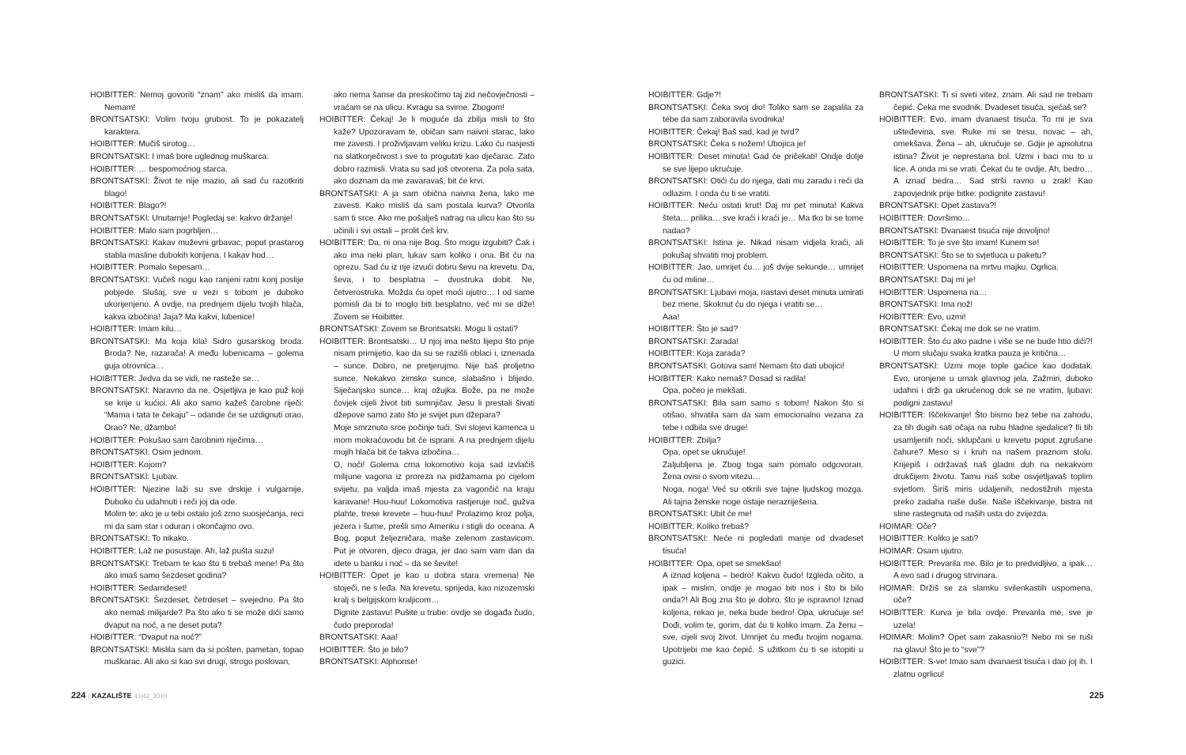HOIBITTER: Nemoj govoriti “znam” ako misliš da imam. Nemam!
BRONTSATSKI: Volim tvoju grubost. To je pokazatelj karaktera.
HOIBITTER: Mučiš sirotog…
BRONTSATSKI: I imaš bore uglednog muškarca.
HOIBITTER: … bespomoćnog starca.
BRONTSATSKI: Život te nije mazio, ali sad ću razotkriti blago!
HOIBITTER: Blago?!
BRONTSATSKI: Unutarnje! Pogledaj se: kakvo držanje!
HOIBITTER: Malo sam pogrbljen…
BRONTSATSKI: Kakav muževni grbavac, poput prastarog stabla masline dubokih korijena. I kakav hod…
HOIBITTER: Pomalo šepesam…
BRONTSATSKI: Vučeš nogu kao ranjeni ratni konj poslije pobjede. Slušaj, sve u vezi s tobom je duboko ukorijenjeno. A ovdje, na prednjem dijelu tvojih hlača, kakva izbočina! Jaja? Ma kakvi, lubenice!
HOIBITTER: Imam kilu…
BRONTSATSKI: Ma koja kila! Sidro gusarskog broda. Broda? Ne, razarača! A među lubenicama – golema guja otrovnica…
HOIBITTER: Jedva da se vidi, ne rasteže se…
BRONTSATSKI: Naravno da ne. Osjetljiva je kao puž koji se krije u kućici. Ali ako samo kažeš čarobne riječi: “Mama i tata te čekaju” – odande će se uzdignuti orao. Orao? Ne, džambo!
HOIBITTER: Pokušao sam čarobnim riječima…
BRONTSATSKI: Osim jednom.
HOIBITTER: Kojom?
BRONTSATSKI: Ljubav.
HOIBITTER: Njezine laži su sve drskije i vulgarnije. Duboko ću udahnuti i reći joj da ode.
Molim te: ako je u tebi ostalo još zrno suosjećanja, reci mi da sam star i oduran i okončajmo ovo.
BRONTSATSKI: To nikako.
HOIBITTER: Laž ne posustaje. Ah, laž pušta suzu!
BRONTSATSKI: Trebam te kao što ti trebaš mene! Pa što ako imaš samo šezdeset godina?
HOIBITTER: Sedamdeset!
BRONTSATSKI: Šezdeset, četrdeset – svejedno. Pa što ako nemaš milijarde? Pa što ako ti se može dići samo dvaput na noć, a ne deset puta?
HOIBITTER: “Dvaput na noć?”
BRONTSATSKI: Mislila sam da si pošten, pametan, topao muškarac. Ali ako si kao svi drugi, strogo poslovan,
ako nema šanse da preskočimo taj zid nečovječnosti – vraćam se na ulicu. Kvragu sa svime. Zbogom!
HOIBITTER: Čekaj! Je li moguće da zbilja misli to što kaže? Upozoravam te, običan sam naivni starac, lako me zavesti. I proživljavam veliku krizu. Lako ću nasjesti na slatkorječivost i sve to progutati kao dječarac. Zato dobro razmisli. Vrata su sad još otvorena. Za pola sata, ako doznam da me zavaravaš, bit će krvi.
BRONTSATSKI: A ja sam obična naivna žena, lako me zavesti. Kako misliš da sam postala kurva? Otvorila sam ti srce. Ako me pošalješ natrag na ulicu kao što su učinili i svi ostali – prolit ćeš krv.
HOIBITTER: Da, ni ona nije Bog. Što mogu izgubiti? Čak i ako ima neki plan, lukav sam koliko i ona. Bit ću na oprezu. Sad ću iz nje izvući dobru ševu na krevetu. Da, ševa, i to besplatna – dvostruka dobit. Ne, četverostruka. Možda ću opet moći ujutro… I od same pomisli da bi to moglo biti besplatno, već mi se diže! Zovem se Hoibitter.
BRONTSATSKI: Zovem se Brontsatski. Mogu li ostati?
HOIBITTER: Brontsatski… U njoj ima nešto lijepo što prije nisam primijetio, kao da su se razišli oblaci i, iznenada – sunce. Dobro, ne pretjerujmo. Nije baš proljetno sunce. Nekakvo zimsko sunce, slabašno i blijedo. Siječanjsko sunce… kraj ožujka. Bože, pa ne može čovjek cijeli život biti sumnjičav. Jesu li prestali šivati džepove samo zato što je svijet pun džepara?
Moje smrznuto srce počinje tući. Svi slojevi kamenca u mom mokraćovodu bit će isprani. A na prednjem dijelu mojih hlača bit će takva izbočina…
O, noći! Golema crna lokomotivo koja sad izvlačiš milijune vagona iz proreza na pidžamama po cijelom svijetu, pa valjda imaš mjesta za vagončić na kraju karavane! Huu-huu! Lokomotiva rastjeruje noć, gužva plahte, trese krevete – huu-huu! Prolazimo kroz polja, jezera i šume, prešli smo Ameriku i stigli do oceana. A Bog, poput željezničara, maše zelenom zastavicom. Put je otvoren, djeco draga, jer dao sam vam dan da idete u banku i noć – da se ševite!
HOIBITTER: Opet je kao u dobra stara vremena! Ne stojeći, ne s leđa. Na krevetu, sprijeda, kao nizozemski kralj s belgijskom kraljicom…
Dignite zastavu! Pušite u trube: ovdje se događa čudo, čudo preporoda!
BRONTSATSKI: Aaa!
HOIBITTER: Što je bilo?
BRONTSATSKI: Alphonse!
HOIBITTER: Gdje?!
BRONTSATSKI: Čeka svoj dio! Toliko sam se zapalila za tebe da sam zaboravila svodnika!
HOIBITTER: Čekaj! Baš sad, kad je tvrd?
BRONTSATSKI: Čeka s nožem! Ubojica je!
HOIBITTER: Deset minuta! Gad će pričekati! Ondje dolje se sve lijepo ukrućuje.
BRONTSATSKI: Otići ću do njega, dati mu zaradu i reći da odlazim. I onda ću ti se vratiti.
HOIBITTER: Neću ostati krut! Daj mi pet minuta! Kakva šteta… prilika… sve kraći i kraći je… Ma tko bi se tome nadao?
BRONTSATSKI: Istina je. Nikad nisam vidjela kraći, ali pokušaj shvatiti moj problem.
HOIBITTER: Jao, umrijet ću… još dvije sekunde… umrijet ću od miline…
BRONTSATSKI: Ljubavi moja, nastavi deset minuta umirati bez mene. Skoknut ću do njega i vratiti se…
Aaa!
HOIBITTER: Što je sad?
BRONTSATSKI: Zarada!
HOIBITTER: Koja zarada?
BRONTSATSKI: Gotova sam! Nemam što dati ubojici!
HOIBITTER: Kako nemaš? Dosad si radila!
Opa, počeo je mekšati.
BRONTSATSKI: Bila sam samo s tobom! Nakon što si otišao, shvatila sam da sam emocionalno vezana za tebe i odbila sve druge!
HOIBITTER: Zbilja?
Opa, opet se ukrućuje!
Zaljubljena je. Zbog toga sam pomalo odgovoran. Žena ovisi o svom vitezu…
Noga, noga! Već su otkrili sve tajne ljudskog mozga. Ali tajna ženske noge ostaje nerazriješena.
BRONTSATSKI: Ubit će me!
HOIBITTER: Koliko trebaš?
BRONTSATSKI: Neće ni pogledati manje od dvadeset tisuća!
HOIBITTER: Opa, opet se smekšao!
A iznad koljena – bedro! Kakvo čudo! Izgleda očito, a ipak – mislim, ondje je mogao biti nos i što bi bilo onda?! Ali Bog zna što je dobro, što je ispravno! Iznad koljena, rekao je, neka bude bedro! Opa, ukrućuje se! Dođi, volim te, gorim, dat ću ti koliko imam. Za ženu – sve, cijeli svoj život. Umrijet ću među tvojim nogama. Upotrijebi me kao čepić. S užitkom ću ti se istopiti u guzici.
BRONTSATSKI: Ti si sveti vitez, znam. Ali sad ne trebam čepić. Čeka me svodnik. Dvadeset tisuća, sjećaš se?
HOIBITTER: Evo, imam dvanaest tisuća. To mi je sva ušteđevina, sve. Ruke mi se tresu, novac – ah, omekšava. Žena – ah, ukrućuje se. Gdje je apsolutna istina? Život je neprestana bol. Uzmi i baci mu to u lice. A onda mi se vrati. Čekat ću te ovdje. Ah, bedro… A iznad bedra… Sad strši ravno u zrak! Kao zapovjednik prije bitke: podignite zastavu!
BRONTSATSKI: Opet zastava?!
HOIBITTER: Dovršimo…
BRONTSATSKI: Dvanaest tisuća nije dovoljno!
HOIBITTER: To je sve što imam! Kunem se!
BRONTSATSKI: Što se to svjetluca u paketu?
HOIBITTER: Uspomena na mrtvu majku. Ogrlica.
BRONTSATSKI: Daj mi je!
HOIBITTER: Uspomena na…
BRONTSATSKI: Ima nož!
HOIBITTER: Evo, uzmi!
BRONTSATSKI: Čekaj me dok se ne vratim.
HOIBITTER: Što ću ako padne i više se ne bude htio dići?! U mom slučaju svaka kratka pauza je kritična…
BRONTSATSKI: Uzmi moje tople gaćice kao dodatak. Evo, uronjene u umak glavnog jela. Zažmiri, duboko udahni i drži ga ukrućenog dok se ne vratim, ljubavi: podigni zastavu!
HOIBITTER: Iščekivanje! Što bismo bez tebe na zahodu, za tih dugih sati očaja na rubu hladne sjedalice? Ili tih usamljenih noći, sklupčani u krevetu poput zgrušane čahure? Meso si i kruh na našem praznom stolu. Krijepiš i održavaš naš gladni duh na nekakvom drukčijem životu. Tamu naš sobe osvjetljavaš toplim svjetlom. Širiš miris udaljenih, nedostižnih mjesta preko zadaha naše duše. Naše iščekivanje, bistra nit sline rastegnuta od naših usta do zvijezda.
HOIMAR: Oče?
HOIBITTER: Koliko je sati?
HOIMAR: Osam ujutro.
HOIBITTER: Prevarila me. Bilo je to predvidljivo, a ipak… A evo sad i drugog strvinara.
HOIMAR: Držiš se za slamku svilenkastih uspomena, oče?
HOIBITTER: Kurva je bila ovdje. Prevarila me, sve je uzela!
HOIMAR: Molim? Opet sam zakasnio?! Nebo mi se ruši na glavu! Što je to “sve”?
HOIBITTER: S-ve! Imao sam dvanaest tisuća i dao joj ih. I zlatnu ogrlicu!
224 | KAZALIŠTE 41|42_2010
225